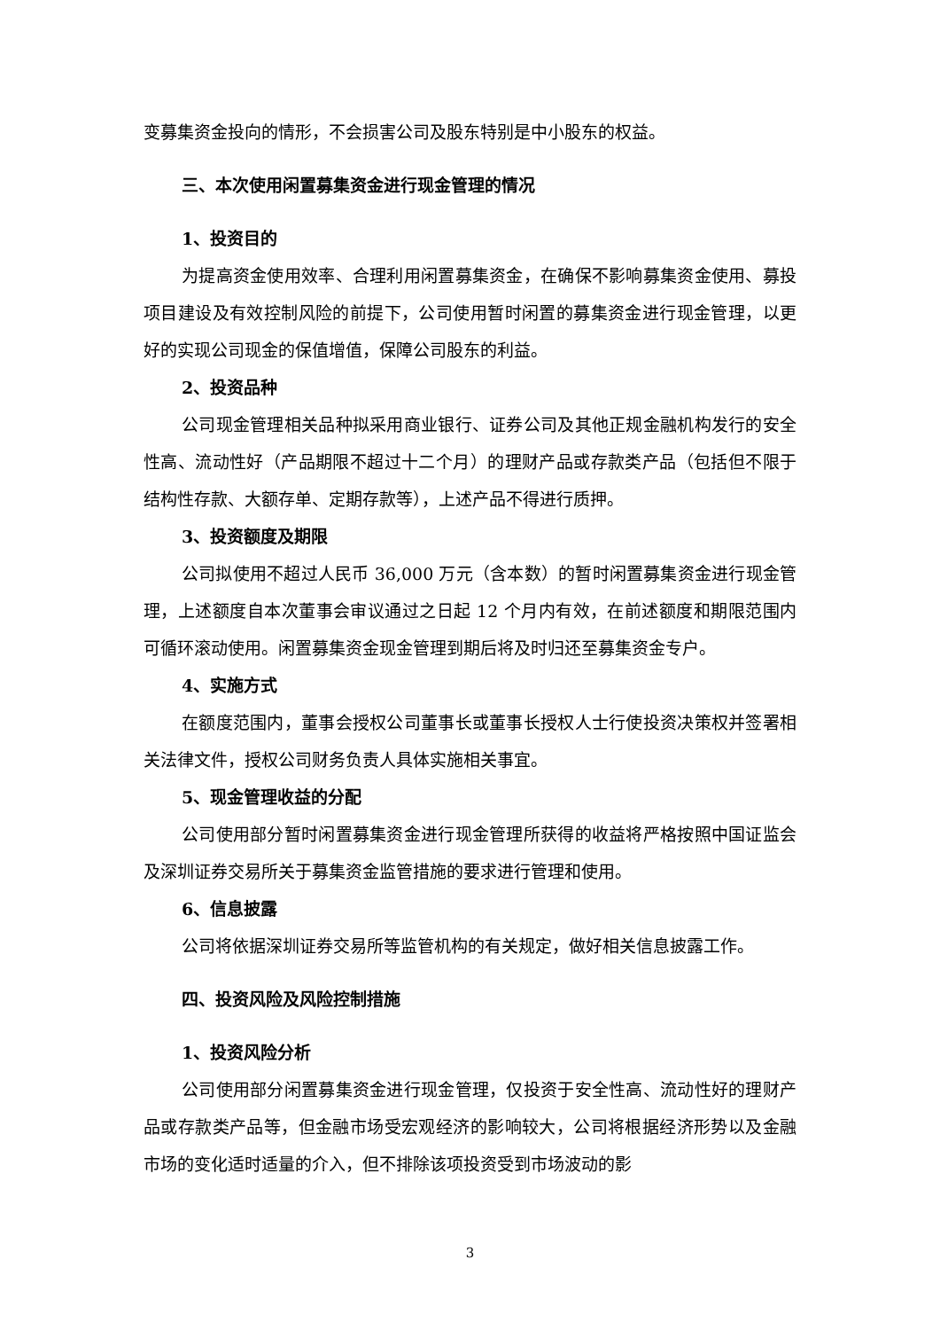变募集资金投向的情形，不会损害公司及股东特别是中小股东的权益。
三、本次使用闲置募集资金进行现金管理的情况
1、投资目的
为提高资金使用效率、合理利用闲置募集资金，在确保不影响募集资金使用、募投项目建设及有效控制风险的前提下，公司使用暂时闲置的募集资金进行现金管理，以更好的实现公司现金的保值增值，保障公司股东的利益。
2、投资品种
公司现金管理相关品种拟采用商业银行、证券公司及其他正规金融机构发行的安全性高、流动性好（产品期限不超过十二个月）的理财产品或存款类产品（包括但不限于结构性存款、大额存单、定期存款等），上述产品不得进行质押。
3、投资额度及期限
公司拟使用不超过人民币 36,000 万元（含本数）的暂时闲置募集资金进行现金管理，上述额度自本次董事会审议通过之日起 12 个月内有效，在前述额度和期限范围内可循环滚动使用。闲置募集资金现金管理到期后将及时归还至募集资金专户。
4、实施方式
在额度范围内，董事会授权公司董事长或董事长授权人士行使投资决策权并签署相关法律文件，授权公司财务负责人具体实施相关事宜。
5、现金管理收益的分配
公司使用部分暂时闲置募集资金进行现金管理所获得的收益将严格按照中国证监会及深圳证券交易所关于募集资金监管措施的要求进行管理和使用。
6、信息披露
公司将依据深圳证券交易所等监管机构的有关规定，做好相关信息披露工作。
四、投资风险及风险控制措施
1、投资风险分析
公司使用部分闲置募集资金进行现金管理，仅投资于安全性高、流动性好的理财产品或存款类产品等，但金融市场受宏观经济的影响较大，公司将根据经济形势以及金融市场的变化适时适量的介入，但不排除该项投资受到市场波动的影
3